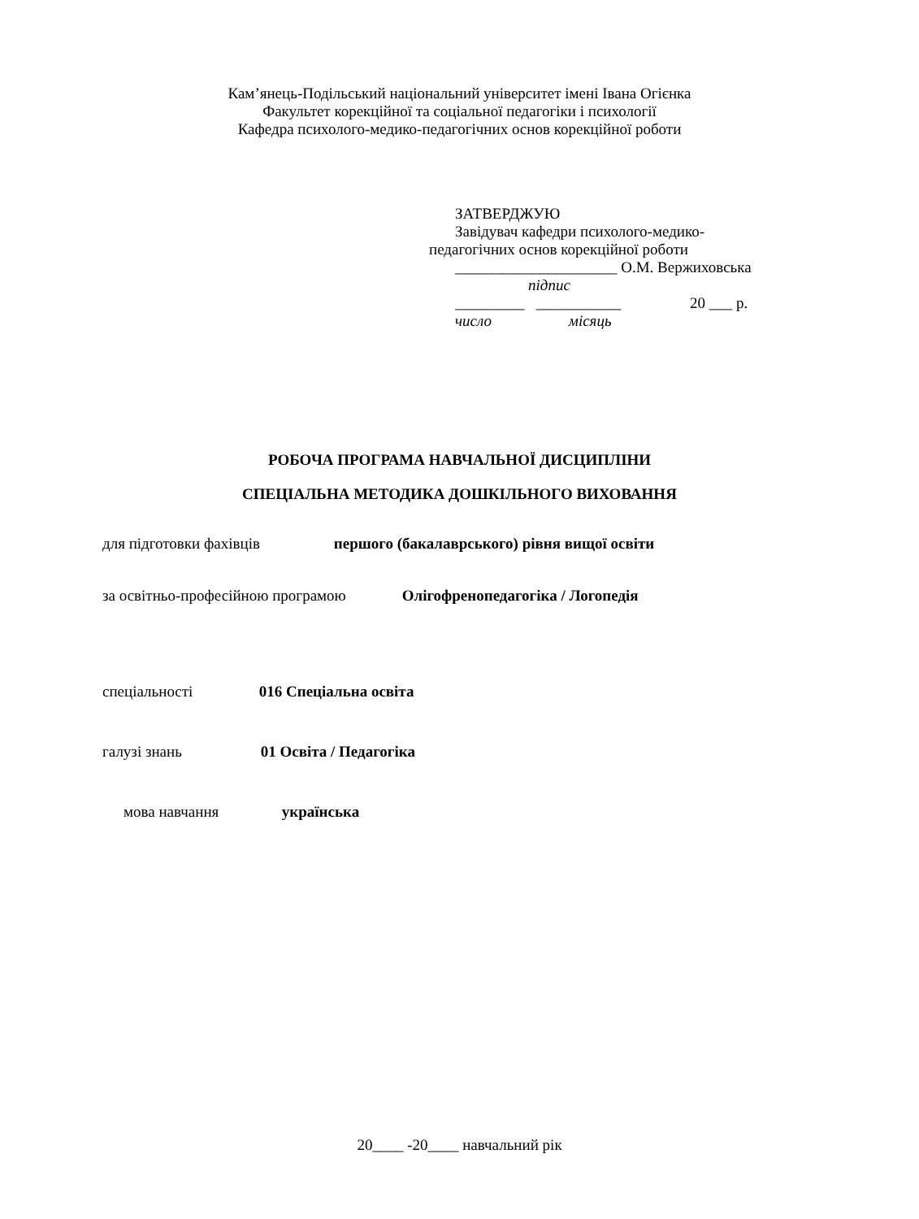Кам’янець-Подільський національний університет імені Івана Огієнка
Факультет корекційної та соціальної педагогіки і психології
Кафедра психолого-медико-педагогічних основ корекційної роботи
ЗАТВЕРДЖУЮ
Завідувач кафедри психолого-медико-
педагогічних основ корекційної роботи
_____________________ О.М. Вержиховська
підпис
_________ ___________ 20 ___ р.
число місяць
РОБОЧА ПРОГРАМА НАВЧАЛЬНОЇ ДИСЦИПЛІНИ
СПЕЦІАЛЬНА МЕТОДИКА ДОШКІЛЬНОГО ВИХОВАННЯ
для підготовки фахівців першого (бакалаврського) рівня вищої освіти
за освітньо-професійною програмою Олігофренопедагогіка / Логопедія
спеціальності 016 Спеціальна освіта
галузі знань 01 Освіта / Педагогіка
мова навчання українська
20____ -20____ навчальний рік